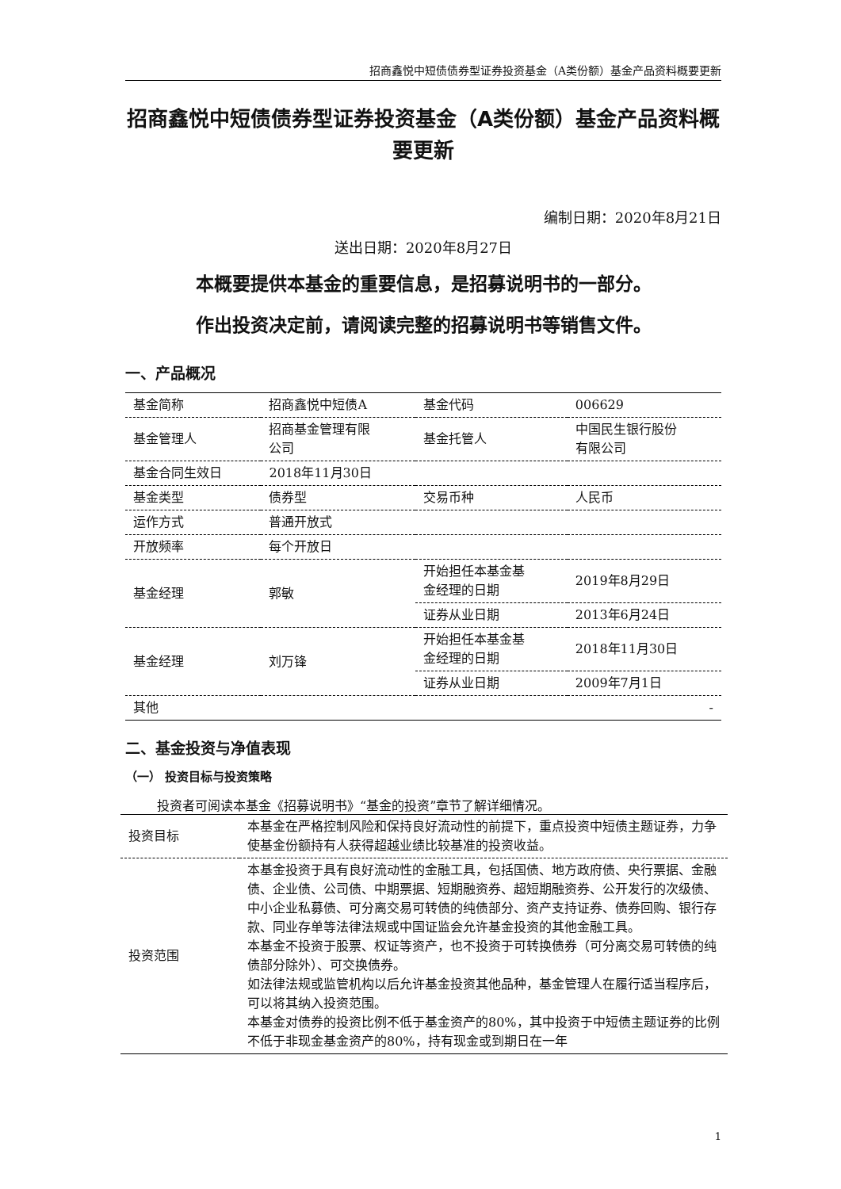招商鑫悦中短债债券型证券投资基金（A类份额）基金产品资料概要更新
招商鑫悦中短债债券型证券投资基金（A类份额）基金产品资料概要更新
编制日期：2020年8月21日
送出日期：2020年8月27日
本概要提供本基金的重要信息，是招募说明书的一部分。
作出投资决定前，请阅读完整的招募说明书等销售文件。
一、产品概况
| 基金简称 | 招商鑫悦中短债A | 基金代码 | 006629 |
| 基金管理人 | 招商基金管理有限 公司 | 基金托管人 | 中国民生银行股份 有限公司 |
| 基金合同生效日 | 2018年11月30日 | | |
| 基金类型 | 债券型 | 交易币种 | 人民币 |
| 运作方式 | 普通开放式 | | |
| 开放频率 | 每个开放日 | | |
| 基金经理 | 郭敏 | 开始担任本基金基 金经理的日期 | 2019年8月29日 |
| | | 证券从业日期 | 2013年6月24日 |
| 基金经理 | 刘万锋 | 开始担任本基金基 金经理的日期 | 2018年11月30日 |
| | | 证券从业日期 | 2009年7月1日 |
| 其他 | - | | |
二、基金投资与净值表现
（一） 投资目标与投资策略
投资者可阅读本基金《招募说明书》“基金的投资”章节了解详细情况。
| 投资目标 | 本基金在严格控制风险和保持良好流动性的前提下，重点投资中短债主题证券，力争使基金份额持有人获得超越业绩比较基准的投资收益。 |
| 投资范围 | 本基金投资于具有良好流动性的金融工具，包括国债、地方政府债、央行票据、金融债、企业债、公司债、中期票据、短期融资券、超短期融资券、公开发行的次级债、中小企业私募债、可分离交易可转债的纯债部分、资产支持证券、债券回购、银行存款、同业存单等法律法规或中国证监会允许基金投资的其他金融工具。 本基金不投资于股票、权证等资产，也不投资于可转换债券（可分离交易可转债的纯债部分除外）、可交换债券。 如法律法规或监管机构以后允许基金投资其他品种，基金管理人在履行适当程序后，可以将其纳入投资范围。 本基金对债券的投资比例不低于基金资产的80%，其中投资于中短债主题证券的比例不低于非现金基金资产的80%，持有现金或到期日在一年 |
1